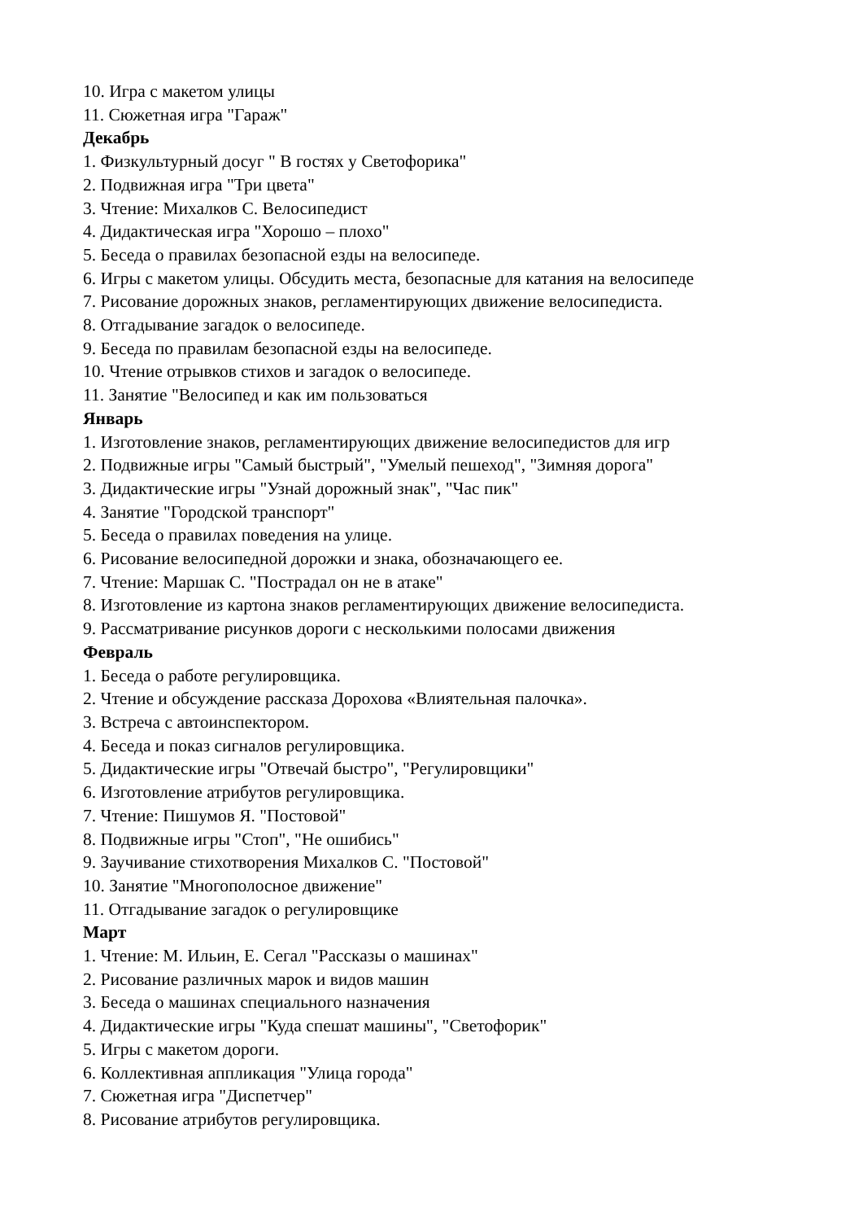10. Игра с макетом улицы
11. Сюжетная игра "Гараж"
Декабрь
1. Физкультурный досуг " В гостях у Светофорика"
2. Подвижная игра "Три цвета"
3. Чтение: Михалков С. Велосипедист
4. Дидактическая игра "Хорошо – плохо"
5. Беседа о правилах безопасной езды на велосипеде.
6. Игры с макетом улицы. Обсудить места, безопасные для катания на велосипеде
7. Рисование дорожных знаков, регламентирующих движение велосипедиста.
8. Отгадывание загадок о велосипеде.
9. Беседа по правилам безопасной езды на велосипеде.
10. Чтение отрывков стихов и загадок о велосипеде.
11. Занятие "Велосипед и как им пользоваться
Январь
1. Изготовление знаков, регламентирующих движение велосипедистов для игр
2. Подвижные игры "Самый быстрый", "Умелый пешеход", "Зимняя дорога"
3. Дидактические игры "Узнай дорожный знак", "Час пик"
4. Занятие "Городской транспорт"
5. Беседа о правилах поведения на улице.
6. Рисование велосипедной дорожки и знака, обозначающего ее.
7. Чтение: Маршак С. "Пострадал он не в атаке"
8. Изготовление из картона знаков регламентирующих движение велосипедиста.
9. Рассматривание рисунков дороги с несколькими полосами движения
Февраль
1. Беседа о работе регулировщика.
2. Чтение и обсуждение рассказа Дорохова «Влиятельная палочка».
3. Встреча с автоинспектором.
4. Беседа и показ сигналов регулировщика.
5. Дидактические игры "Отвечай быстро", "Регулировщики"
6. Изготовление атрибутов регулировщика.
7. Чтение: Пишумов Я. "Постовой"
8. Подвижные игры "Стоп", "Не ошибись"
9. Заучивание стихотворения Михалков С. "Постовой"
10. Занятие "Многополосное движение"
11. Отгадывание загадок о регулировщике
Март
1. Чтение: М. Ильин, Е. Сегал "Рассказы о машинах"
2. Рисование различных марок и видов машин
3. Беседа о машинах специального назначения
4. Дидактические игры "Куда спешат машины", "Светофорик"
5. Игры с макетом дороги.
6. Коллективная аппликация "Улица города"
7. Сюжетная игра "Диспетчер"
8. Рисование атрибутов регулировщика.